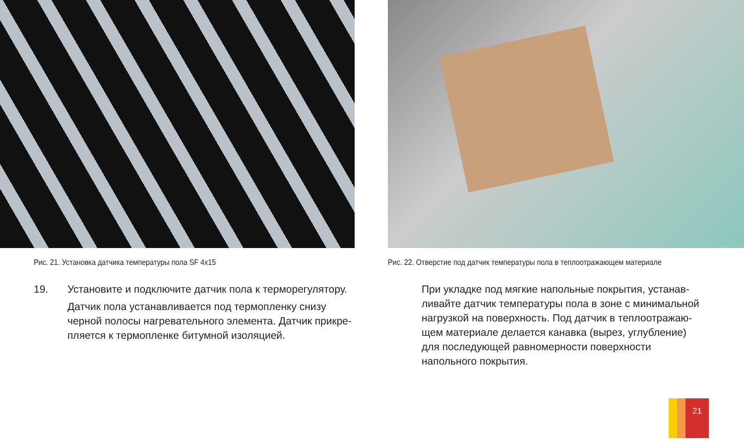Рис. 21. Установка датчика температуры пола SF 4x15
19. Установите и подключите датчик пола к терморегулятору.
Датчик пола устанавливается под термопленку снизу черной полосы нагревательного элемента. Датчик прикре-пляется к термопленке битумной изоляцией.
Рис. 22. Отверстие под датчик температуры пола в теплоотражающем материале
При укладке под мягкие напольные покрытия, устанав-ливайте датчик температуры пола в зоне с минимальной нагрузкой на поверхность. Под датчик в теплоотражаю-щем материале делается канавка (вырез, углубление) для последующей равномерности поверхности напольного покрытия.
21